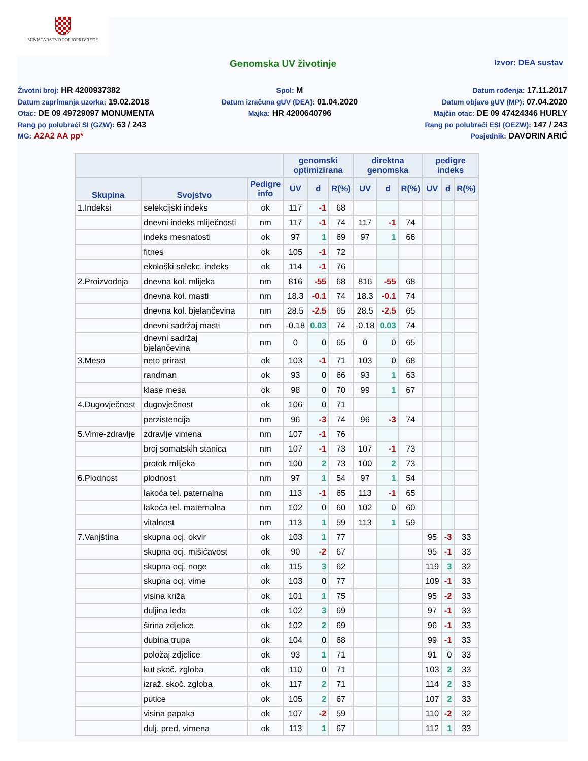MINISTARSTVO POLJOPRIVREDE
Genomska UV životinje Izvor: DEA sustav
Životni broj: HR 4200937382
Datum zaprimanja uzorka: 19.02.2018
Otac: DE 09 49729097 MONUMENTA
Rang po polubraći SI (GZW): 63 / 243
MG: A2A2 AA pp*
Spol: M
Datum izračuna gUV (DEA): 01.04.2020
Majka: HR 4200640796
Datum rođenja: 17.11.2017
Datum objave gUV (MP): 07.04.2020
Majčin otac: DE 09 47424346 HURLY
Rang po polubraći ESI (OEZW): 147 / 243
Posjednik: DAVORIN ARIĆ
| | | | genomski optimizirana | | | direktna genomska | | | pedigre indeks | | |
| --- | --- | --- | --- | --- | --- | --- | --- | --- | --- | --- | --- |
| Skupina | Svojstvo | Pedigre info | UV | d | R(%) | UV | d | R(%) | UV | d | R(%) |
| 1.Indeksi | selekcijski indeks | ok | 117 | -1 | 68 | | | | | | |
| | dnevni indeks mliječnosti | nm | 117 | -1 | 74 | 117 | -1 | 74 | | | |
| | indeks mesnatosti | ok | 97 | 1 | 69 | 97 | 1 | 66 | | | |
| | fitnes | ok | 105 | -1 | 72 | | | | | | |
| | ekološki selekc. indeks | ok | 114 | -1 | 76 | | | | | | |
| 2.Proizvodnja | dnevna kol. mlijeka | nm | 816 | -55 | 68 | 816 | -55 | 68 | | | |
| | dnevna kol. masti | nm | 18.3 | -0.1 | 74 | 18.3 | -0.1 | 74 | | | |
| | dnevna kol. bjelančevina | nm | 28.5 | -2.5 | 65 | 28.5 | -2.5 | 65 | | | |
| | dnevni sadržaj masti | nm | -0.18 | 0.03 | 74 | -0.18 | 0.03 | 74 | | | |
| | dnevni sadržaj bjelančevina | nm | 0 | 0 | 65 | 0 | 0 | 65 | | | |
| 3.Meso | neto prirast | ok | 103 | -1 | 71 | 103 | 0 | 68 | | | |
| | randman | ok | 93 | 0 | 66 | 93 | 1 | 63 | | | |
| | klase mesa | ok | 98 | 0 | 70 | 99 | 1 | 67 | | | |
| 4.Dugovječnost | dugovječnost | ok | 106 | 0 | 71 | | | | | | |
| | perzistencija | nm | 96 | -3 | 74 | 96 | -3 | 74 | | | |
| 5.Vime-zdravlje | zdravlje vimena | nm | 107 | -1 | 76 | | | | | | |
| | broj somatskih stanica | nm | 107 | -1 | 73 | 107 | -1 | 73 | | | |
| | protok mlijeka | nm | 100 | 2 | 73 | 100 | 2 | 73 | | | |
| 6.Plodnost | plodnost | nm | 97 | 1 | 54 | 97 | 1 | 54 | | | |
| | lakoća tel. paternalna | nm | 113 | -1 | 65 | 113 | -1 | 65 | | | |
| | lakoća tel. maternalna | nm | 102 | 0 | 60 | 102 | 0 | 60 | | | |
| | vitalnost | nm | 113 | 1 | 59 | 113 | 1 | 59 | | | |
| 7.Vanjština | skupna ocj. okvir | ok | 103 | 1 | 77 | | | | 95 | -3 | 33 |
| | skupna ocj. mišićavost | ok | 90 | -2 | 67 | | | | 95 | -1 | 33 |
| | skupna ocj. noge | ok | 115 | 3 | 62 | | | | 119 | 3 | 32 |
| | skupna ocj. vime | ok | 103 | 0 | 77 | | | | 109 | -1 | 33 |
| | visina križa | ok | 101 | 1 | 75 | | | | 95 | -2 | 33 |
| | duljina leđa | ok | 102 | 3 | 69 | | | | 97 | -1 | 33 |
| | širina zdjelice | ok | 102 | 2 | 69 | | | | 96 | -1 | 33 |
| | dubina trupa | ok | 104 | 0 | 68 | | | | 99 | -1 | 33 |
| | položaj zdjelice | ok | 93 | 1 | 71 | | | | 91 | 0 | 33 |
| | kut skoč. zgloba | ok | 110 | 0 | 71 | | | | 103 | 2 | 33 |
| | izraž. skoč. zgloba | ok | 117 | 2 | 71 | | | | 114 | 2 | 33 |
| | putice | ok | 105 | 2 | 67 | | | | 107 | 2 | 33 |
| | visina papaka | ok | 107 | -2 | 59 | | | | 110 | -2 | 32 |
| | dulj. pred. vimena | ok | 113 | 1 | 67 | | | | 112 | 1 | 33 |